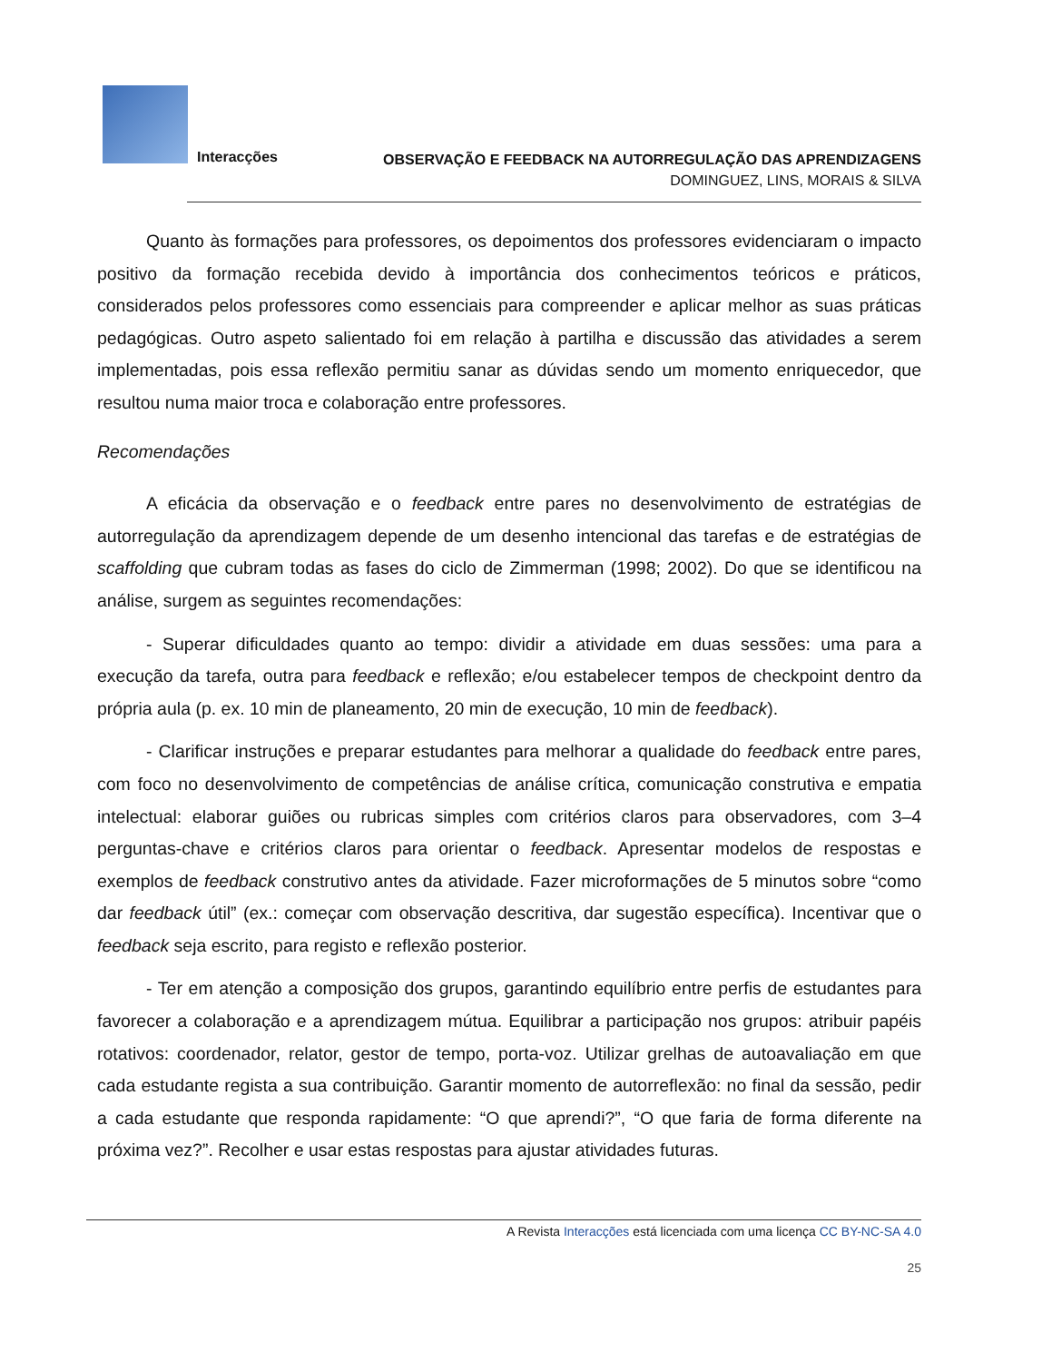Interacções
OBSERVAÇÃO E FEEDBACK NA AUTORREGULAÇÃO DAS APRENDIZAGENS
DOMINGUEZ, LINS, MORAIS & SILVA
Quanto às formações para professores, os depoimentos dos professores evidenciaram o impacto positivo da formação recebida devido à importância dos conhecimentos teóricos e práticos, considerados pelos professores como essenciais para compreender e aplicar melhor as suas práticas pedagógicas. Outro aspeto salientado foi em relação à partilha e discussão das atividades a serem implementadas, pois essa reflexão permitiu sanar as dúvidas sendo um momento enriquecedor, que resultou numa maior troca e colaboração entre professores.
Recomendações
A eficácia da observação e o feedback entre pares no desenvolvimento de estratégias de autorregulação da aprendizagem depende de um desenho intencional das tarefas e de estratégias de scaffolding que cubram todas as fases do ciclo de Zimmerman (1998; 2002). Do que se identificou na análise, surgem as seguintes recomendações:
- Superar dificuldades quanto ao tempo: dividir a atividade em duas sessões: uma para a execução da tarefa, outra para feedback e reflexão; e/ou estabelecer tempos de checkpoint dentro da própria aula (p. ex. 10 min de planeamento, 20 min de execução, 10 min de feedback).
- Clarificar instruções e preparar estudantes para melhorar a qualidade do feedback entre pares, com foco no desenvolvimento de competências de análise crítica, comunicação construtiva e empatia intelectual: elaborar guiões ou rubricas simples com critérios claros para observadores, com 3–4 perguntas-chave e critérios claros para orientar o feedback. Apresentar modelos de respostas e exemplos de feedback construtivo antes da atividade. Fazer microformações de 5 minutos sobre “como dar feedback útil” (ex.: começar com observação descritiva, dar sugestão específica). Incentivar que o feedback seja escrito, para registo e reflexão posterior.
- Ter em atenção a composição dos grupos, garantindo equilíbrio entre perfis de estudantes para favorecer a colaboração e a aprendizagem mútua. Equilibrar a participação nos grupos: atribuir papéis rotativos: coordenador, relator, gestor de tempo, porta-voz. Utilizar grelhas de autoavaliação em que cada estudante regista a sua contribuição. Garantir momento de autorreflexão: no final da sessão, pedir a cada estudante que responda rapidamente: “O que aprendi?”, “O que faria de forma diferente na próxima vez?”. Recolher e usar estas respostas para ajustar atividades futuras.
A Revista Interacções está licenciada com uma licença CC BY-NC-SA 4.0
25